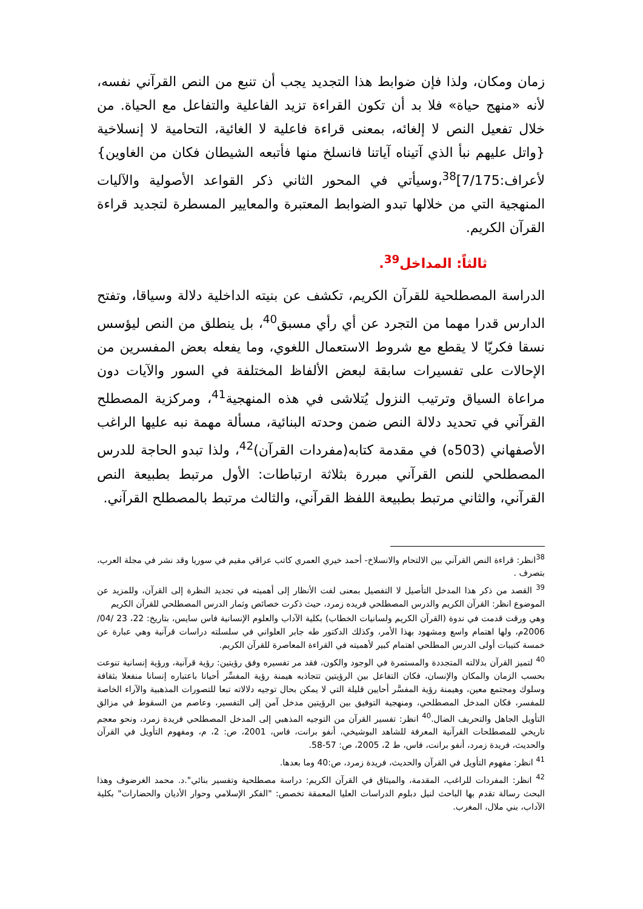زمان ومكان، ولذا فإن ضوابط هذا التجديد يجب أن تنبع من النص القرآني نفسه، لأنه «منهج حياة» فلا بد أن تكون القراءة تزيد الفاعلية والتفاعل مع الحياة. من خلال تفعيل النص لا إلغائه، بمعنى قراءة فاعلية لا الغائية، التحامية لا إنسلاخية {واتل عليهم نبأ الذي آتيناه آياتنا فانسلخ منها فأتبعه الشيطان فكان من الغاوين}لأعراف:7/175]<sup>38</sup>،وسيأتي في المحور الثاني ذكر القواعد الأصولية والآليات المنهجية التي من خلالها تبدو الضوابط المعتبرة والمعايير المسطرة لتجديد قراءة القرآن الكريم.
ثالثاً: المداخل<sup>39</sup>.
الدراسة المصطلحية للقرآن الكريم، تكشف عن بنيته الداخلية دلالة وسياقا، وتفتح الدارس قدرا مهما من التجرد عن أي رأي مسبق<sup>40</sup>، بل ينطلق من النص ليؤسس نسقا فكريّا لا يقطع مع شروط الاستعمال اللغوي، وما يفعله بعض المفسرين من الإحالات على تفسيرات سابقة لبعض الألفاظ المختلفة في السور والآيات دون مراعاة السياق وترتيب النزول يُتلاشى في هذه المنهجية<sup>41</sup>، ومركزية المصطلح القرآني في تحديد دلالة النص ضمن وحدته البنائية، مسألة مهمة نبه عليها الراغب الأصفهاني (503ه) في مقدمة كتابه(مفردات القرآن)<sup>42</sup>، ولذا تبدو الحاجة للدرس المصطلحي للنص القرآني مبررة بثلاثة ارتباطات: الأول مرتبط بطبيعة النص القرآني، والثاني مرتبط بطبيعة اللفظ القرآني، والثالث مرتبط بالمصطلح القرآني.
<sup>38</sup> انظر: قراءة النص القرآني بين الالتحام والانسلاخ- أحمد خيري العمري كاتب عراقي مقيم في سوريا وقد نشر في مجلة العرب، بتصرف .
<sup>39</sup> القصد من ذكر هذا المدخل التأصيل لا التفصيل بمعنى لفت الأنظار إلى أهميته في تجديد النظرة إلى القرآن، وللمزيد عن الموضوع انظر: القرآن الكريم والدرس المصطلحي فريده زمرد، حيث ذكرت خصائص وثمار الدرس المصطلحي للقرآن الكريم
وهي ورقت قدمت في ندوة (القرآن الكريم ولسانيات الخطاب) بكلية الآداب والعلوم الإنسانية فاس سايس، بتاريخ: 22، 23 /04/ 2006م، ولها اهتمام واسع ومشهود بهذا الأمر، وكذلك الدكتور طه جابر العلواني في سلسلته دراسات قرآنية وهي عبارة عن خمسة كتيبات أولى الدرس المطلحي اهتمام كبير لأهميته في القراءة المعاصرة للقرآن الكريم.
<sup>40</sup> لتميز القرآن بدلالته المتجددة والمستمرة في الوجود والكون، فقد مر تفسيره وفق رؤيتين: رؤية قرآنية، ورؤية إنسانية تنوعت بحسب الزمان والمكان والإنسان، فكان التفاعل بين الرؤيتين تتجاذبه هيمنة رؤية المفسِّر أحيانا باعتباره إنسانا منفعلا بثقافة وسلوك ومجتمع معين، وهيمنة رؤية المفسَّر أحايين قليلة التي لا يمكن بحال توجيه دلالاته تبعا للتصورات المذهبية والآراء الخاصة للمفسر، فكان المدخل المصطلحي، ومنهجية التوفيق بين الرؤيتين مدخل آمن إلى التفسير، وعاصم من السقوط في مزالق التأويل الجاهل والتحريف الضال.<sup>40</sup> انظر: تفسير القرآن من التوجيه المذهبي إلى المدخل المصطلحي فريدة زمرد، ونحو معجم تاريخي للمصطلحات القرآنية المعرفة للشاهد البوشيخي، أنفو برانت، فاس، 2001، ص: 2، م، ومفهوم التأويل في القرآن والحديث، فريدة زمرد، أنفو برانت، فاس، ط 2، 2005، ص: 57-58.
<sup>41</sup> انظر: مفهوم التأويل في القرآن والحديث، فريدة زمرد، ص:40 وما بعدها.
<sup>42</sup> انظر: المفردات للراغب، المقدمة، والميثاق في القرآن الكريم: دراسة مصطلحية وتفسير بنائي".د. محمد الغرضوف وهذا البحث رسالة تقدم بها الباحث لنيل دبلوم الدراسات العليا المعمقة تخصص: "الفكر الإسلامي وحوار الأديان والحضارات" بكلية الآداب، بني ملال، المغرب.